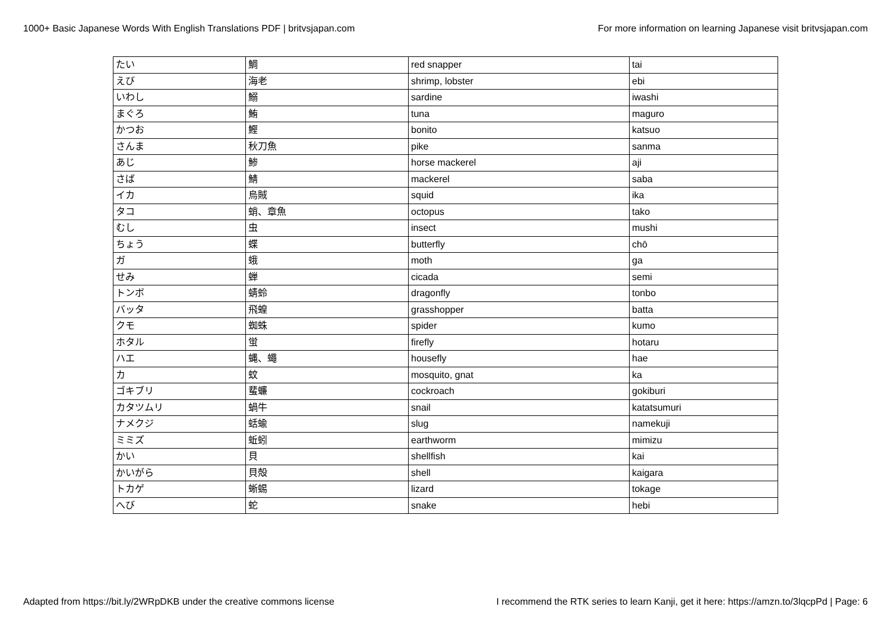1000+ Basic Japanese Words With English Translations PDF | britvsjapan.com For more information on learning Japanese visit britvsjapan.com
| たい | 鯛 | red snapper | tai |
| えび | 海老 | shrimp, lobster | ebi |
| いわし | 鰯 | sardine | iwashi |
| まぐろ | 鮪 | tuna | maguro |
| かつお | 鰹 | bonito | katsuo |
| さんま | 秋刀魚 | pike | sanma |
| あじ | 鯵 | horse mackerel | aji |
| さば | 鯖 | mackerel | saba |
| イカ | 烏賊 | squid | ika |
| タコ | 蛸、章魚 | octopus | tako |
| むし | 虫 | insect | mushi |
| ちょう | 蝶 | butterfly | chō |
| ガ | 蛾 | moth | ga |
| せみ | 蝉 | cicada | semi |
| トンボ | 蜻蛉 | dragonfly | tonbo |
| バッタ | 飛蝗 | grasshopper | batta |
| クモ | 蜘蛛 | spider | kumo |
| ホタル | 蛍 | firefly | hotaru |
| ハエ | 蝿、蠅 | housefly | hae |
| カ | 蚊 | mosquito, gnat | ka |
| ゴキブリ | 蜚蠊 | cockroach | gokiburi |
| カタツムリ | 蝸牛 | snail | katatsumuri |
| ナメクジ | 蛞蝓 | slug | namekuji |
| ミミズ | 蚯蚓 | earthworm | mimizu |
| かい | 貝 | shellfish | kai |
| かいがら | 貝殻 | shell | kaigara |
| トカゲ | 蜥蜴 | lizard | tokage |
| へび | 蛇 | snake | hebi |
Adapted from https://bit.ly/2WRpDKB under the creative commons license I recommend the RTK series to learn Kanji, get it here: https://amzn.to/3lqcpPd | Page: 6